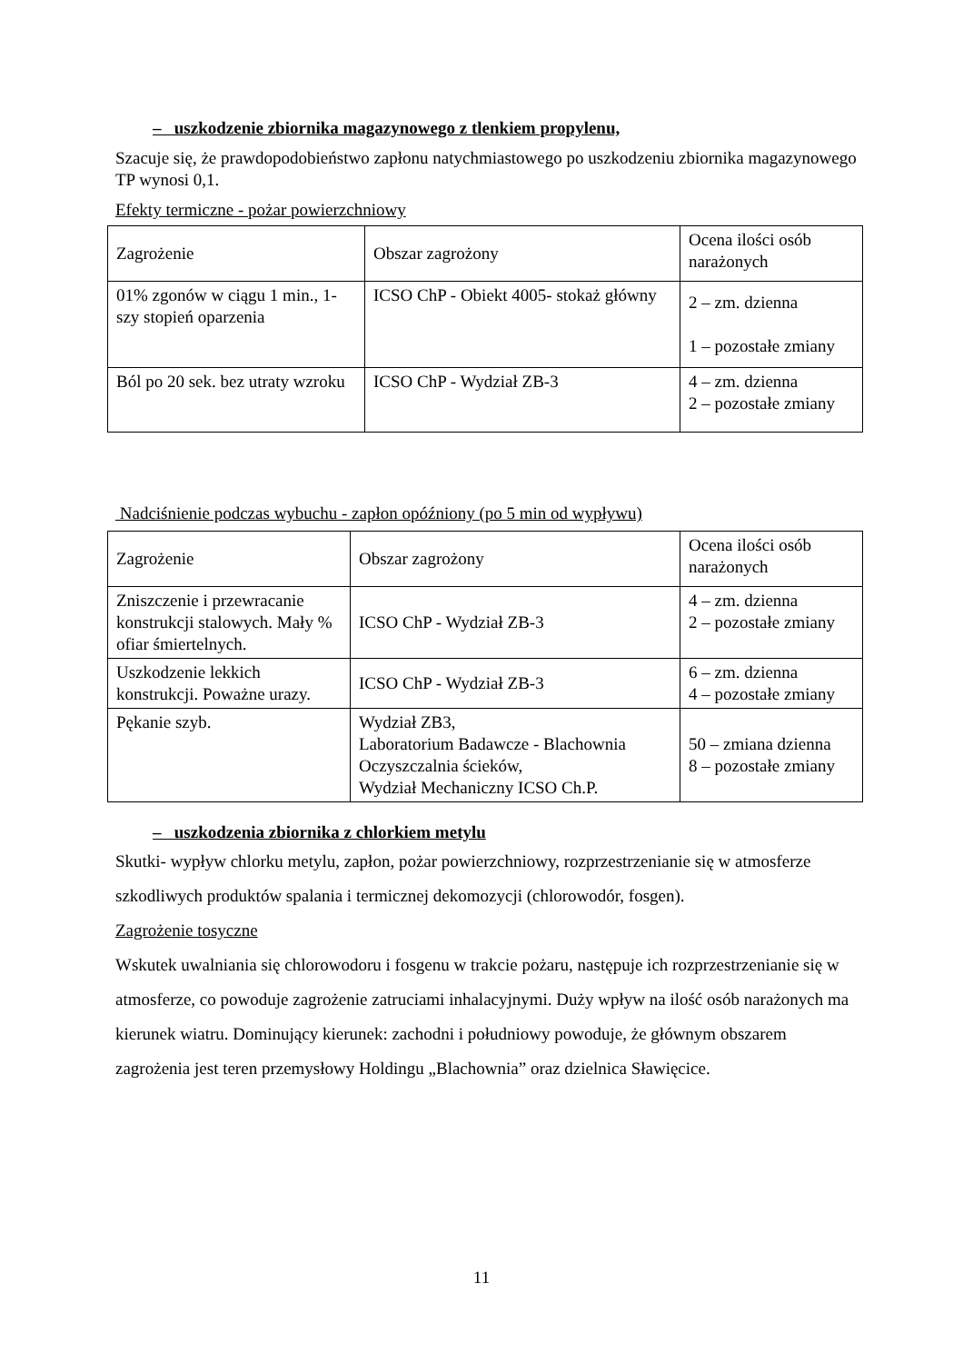– uszkodzenie zbiornika magazynowego z tlenkiem propylenu,
Szacuje się, że prawdopodobieństwo zapłonu natychmiastowego po uszkodzeniu zbiornika magazynowego TP wynosi 0,1.
Efekty termiczne - pożar powierzchniowy
| Zagrożenie | Obszar zagrożony | Ocena ilości osób narażonych |
| 01% zgonów w ciągu 1 min., 1-szy stopień oparzenia | ICSO ChP - Obiekt 4005- stokaż główny | 2 – zm. dzienna 1 – pozostałe zmiany |
| Ból po 20 sek. bez utraty wzroku | ICSO ChP - Wydział ZB-3 | 4 – zm. dzienna 2 – pozostałe zmiany |
Nadciśnienie podczas wybuchu - zapłon opóźniony (po 5 min od wypływu)
| Zagrożenie | Obszar zagrożony | Ocena ilości osób narażonych |
| Zniszczenie i przewracanie konstrukcji stalowych. Mały % ofiar śmiertelnych. | ICSO ChP - Wydział ZB-3 | 4 – zm. dzienna 2 – pozostałe zmiany |
| Uszkodzenie lekkich konstrukcji. Poważne urazy. | ICSO ChP - Wydział ZB-3 | 6 – zm. dzienna 4 – pozostałe zmiany |
| Pękanie szyb. | Wydział ZB3, Laboratorium Badawcze - Blachownia Oczyszczalnia ścieków, Wydział Mechaniczny ICSO Ch.P. | 50 – zmiana dzienna 8 – pozostałe zmiany |
– uszkodzenia zbiornika z chlorkiem metylu
Skutki- wypływ chlorku metylu, zapłon, pożar powierzchniowy, rozprzestrzenianie się w atmosferze szkodliwych produktów spalania i termicznej dekomozycji (chlorowodór, fosgen).
Zagrożenie tosyczne
Wskutek uwalniania się chlorowodoru i fosgenu w trakcie pożaru, następuje ich rozprzestrzenianie się w atmosferze, co powoduje zagrożenie zatruciami inhalacyjnymi. Duży wpływ na ilość osób narażonych ma kierunek wiatru. Dominujący kierunek: zachodni i południowy powoduje, że głównym obszarem zagrożenia jest teren przemysłowy Holdingu „Blachownia” oraz dzielnica Sławięcice.
11